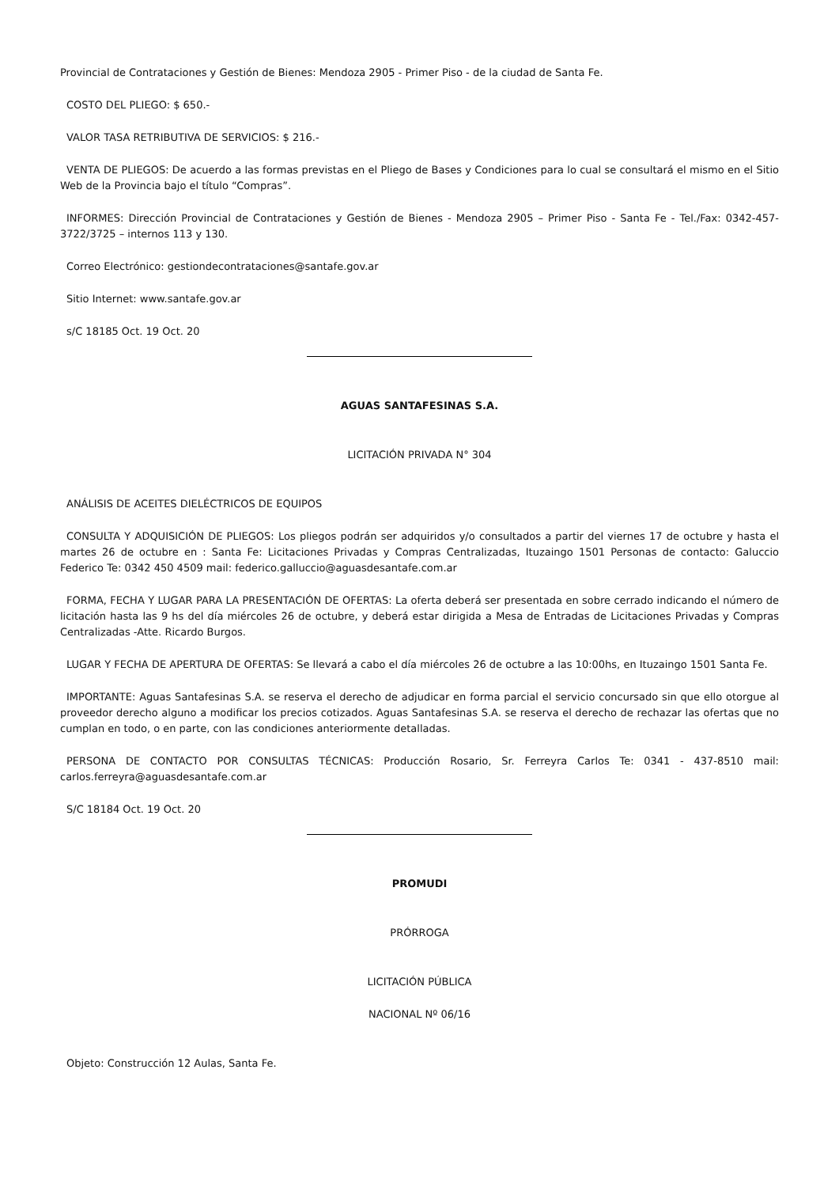Provincial de Contrataciones y Gestión de Bienes: Mendoza 2905 - Primer Piso - de la ciudad de Santa Fe.
COSTO DEL PLIEGO: $ 650.-
VALOR TASA RETRIBUTIVA DE SERVICIOS: $ 216.-
VENTA DE PLIEGOS: De acuerdo a las formas previstas en el Pliego de Bases y Condiciones para lo cual se consultará el mismo en el Sitio Web de la Provincia bajo el título “Compras”.
INFORMES: Dirección Provincial de Contrataciones y Gestión de Bienes - Mendoza 2905 – Primer Piso - Santa Fe - Tel./Fax: 0342-457-3722/3725 – internos 113 y 130.
Correo Electrónico: gestiondecontrataciones@santafe.gov.ar
Sitio Internet: www.santafe.gov.ar
s/C 18185 Oct. 19 Oct. 20
AGUAS SANTAFESINAS S.A.
LICITACIÓN PRIVADA N° 304
ANÁLISIS DE ACEITES DIELÉCTRICOS DE EQUIPOS
CONSULTA Y ADQUISICIÓN DE PLIEGOS: Los pliegos podrán ser adquiridos y/o consultados a partir del viernes 17 de octubre y hasta el martes 26 de octubre en : Santa Fe: Licitaciones Privadas y Compras Centralizadas, Ituzaingo 1501 Personas de contacto: Galuccio Federico Te: 0342 450 4509 mail: federico.galluccio@aguasdesantafe.com.ar
FORMA, FECHA Y LUGAR PARA LA PRESENTACIÓN DE OFERTAS: La oferta deberá ser presentada en sobre cerrado indicando el número de licitación hasta las 9 hs del día miércoles 26 de octubre, y deberá estar dirigida a Mesa de Entradas de Licitaciones Privadas y Compras Centralizadas -Atte. Ricardo Burgos.
LUGAR Y FECHA DE APERTURA DE OFERTAS: Se llevará a cabo el día miércoles 26 de octubre a las 10:00hs, en Ituzaingo 1501 Santa Fe.
IMPORTANTE: Aguas Santafesinas S.A. se reserva el derecho de adjudicar en forma parcial el servicio concursado sin que ello otorgue al proveedor derecho alguno a modificar los precios cotizados. Aguas Santafesinas S.A. se reserva el derecho de rechazar las ofertas que no cumplan en todo, o en parte, con las condiciones anteriormente detalladas.
PERSONA DE CONTACTO POR CONSULTAS TÉCNICAS: Producción Rosario, Sr. Ferreyra Carlos Te: 0341 - 437-8510 mail: carlos.ferreyra@aguasdesantafe.com.ar
S/C 18184 Oct. 19 Oct. 20
PROMUDI
PRÓRROGA
LICITACIÓN PÚBLICA
NACIONAL Nº 06/16
Objeto: Construcción 12 Aulas, Santa Fe.